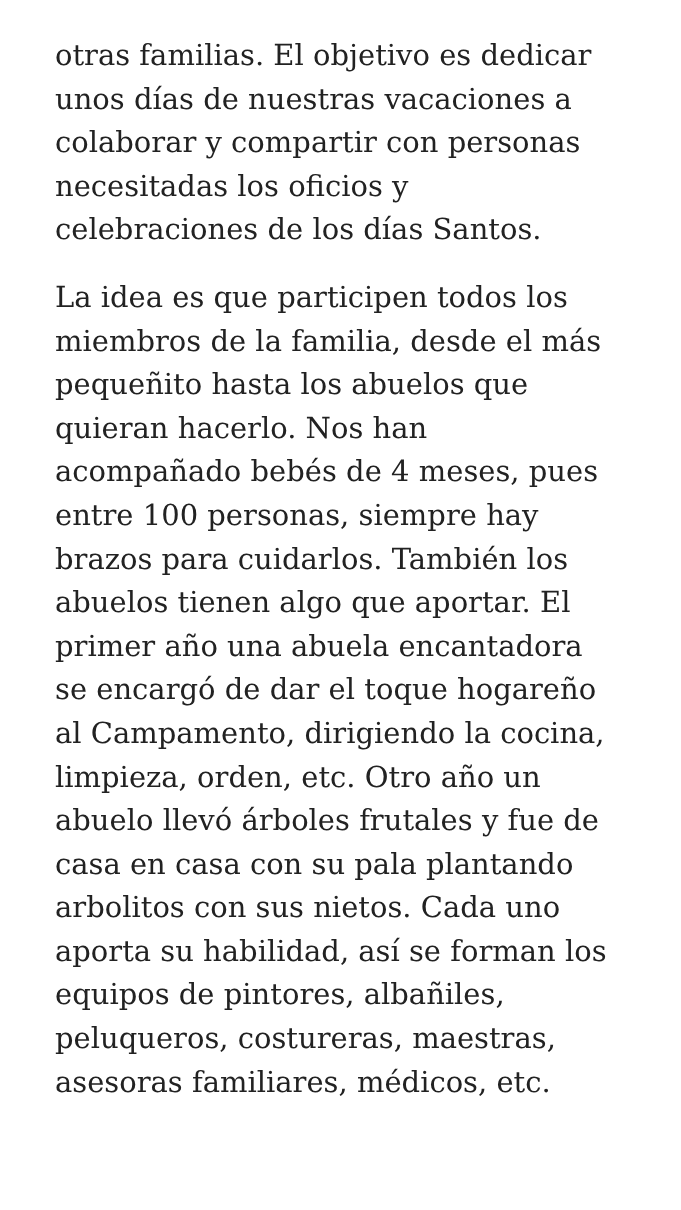otras familias. El objetivo es dedicar
unos días de nuestras vacaciones a
colaborar y compartir con personas
necesitadas los oficios y
celebraciones de los días Santos.
La idea es que participen todos los
miembros de la familia, desde el más
pequeñito hasta los abuelos que
quieran hacerlo. Nos han
acompañado bebés de 4 meses, pues
entre 100 personas, siempre hay
brazos para cuidarlos. También los
abuelos tienen algo que aportar. El
primer año una abuela encantadora
se encargó de dar el toque hogareño
al Campamento, dirigiendo la cocina,
limpieza, orden, etc. Otro año un
abuelo llevó árboles frutales y fue de
casa en casa con su pala plantando
arbolitos con sus nietos. Cada uno
aporta su habilidad, así se forman los
equipos de pintores, albañiles,
peluqueros, costureras, maestras,
asesoras familiares, médicos, etc.